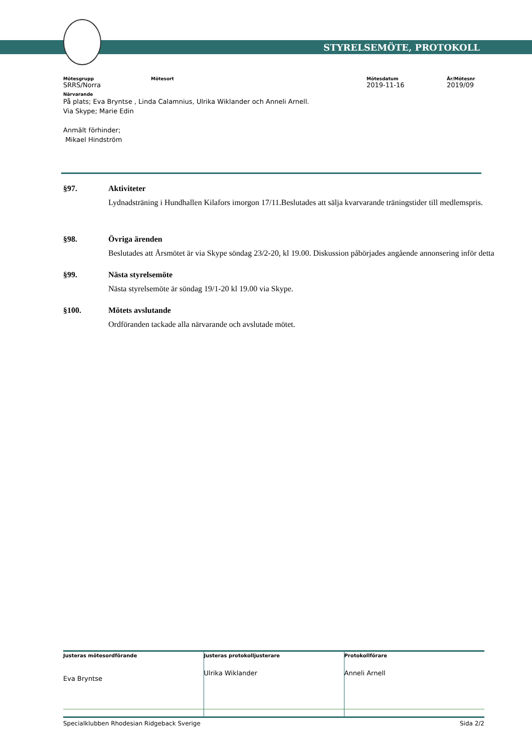STYRELSEMÖTE, PROTOKOLL
| Mötesgrupp | Mötesort | Mötesdatum | År/Mötesnr |
| --- | --- | --- | --- |
| SRRS/Norra | | 2019-11-16 | 2019/09 |
Närvarande
På plats; Eva Bryntse , Linda Calamnius, Ulrika Wiklander och Anneli Arnell.
Via Skype; Marie Edin
Anmält förhinder;
Mikael Hindström
§97. Aktiviteter
Lydnadsträning i Hundhallen Kilafors imorgon 17/11.Beslutades att sälja kvarvarande träningstider till medlemspris.
§98. Övriga ärenden
Beslutades att Årsmötet är via Skype söndag 23/2-20, kl 19.00. Diskussion påbörjades angående annonsering inför detta
§99. Nästa styrelsemöte
Nästa styrelsemöte är söndag 19/1-20 kl 19.00 via Skype.
§100. Mötets avslutande
Ordföranden tackade alla närvarande och avslutade mötet.
| Justeras mötesordförande Eva Bryntse | Justeras protokolljusterare Ulrika Wiklander | Protokollförare Anneli Arnell |
| --- | --- | --- |
Specialklubben Rhodesian Ridgeback Sverige Sida 2/2